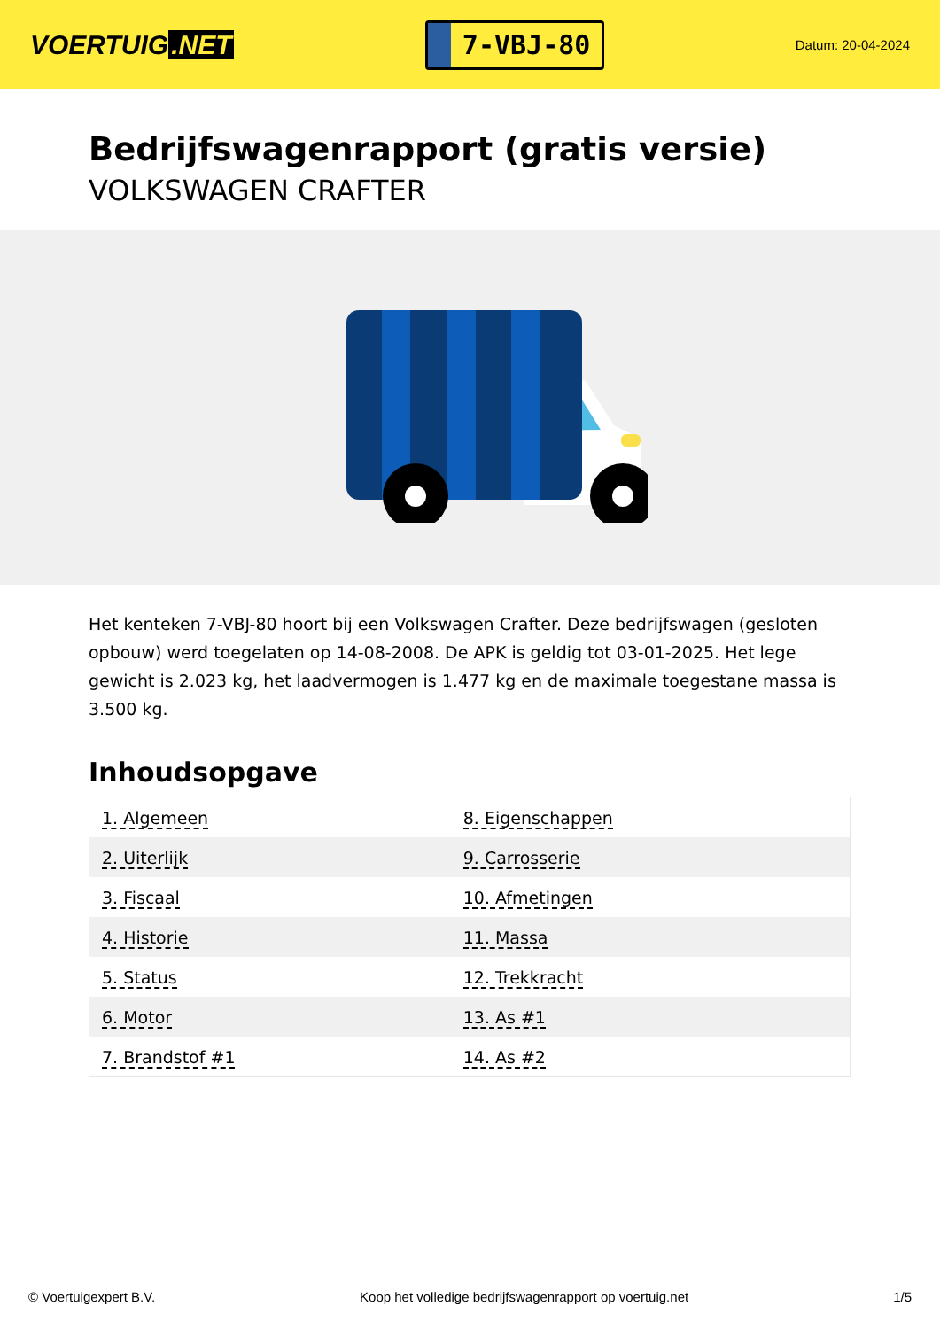VOERTUIG.NET
7-VBJ-80
Datum: 20-04-2024
Bedrijfswagenrapport (gratis versie)
VOLKSWAGEN CRAFTER
Het kenteken 7-VBJ-80 hoort bij een Volkswagen Crafter. Deze bedrijfswagen (gesloten opbouw) werd toegelaten op 14-08-2008. De APK is geldig tot 03-01-2025. Het lege gewicht is 2.023 kg, het laadvermogen is 1.477 kg en de maximale toegestane massa is 3.500 kg.
Inhoudsopgave
| 1. Algemeen | 8. Eigenschappen |
| 2. Uiterlijk | 9. Carrosserie |
| 3. Fiscaal | 10. Afmetingen |
| 4. Historie | 11. Massa |
| 5. Status | 12. Trekkracht |
| 6. Motor | 13. As #1 |
| 7. Brandstof #1 | 14. As #2 |
© Voertuigexpert B.V. Koop het volledige bedrijfswagenrapport op voertuig.net 1/5